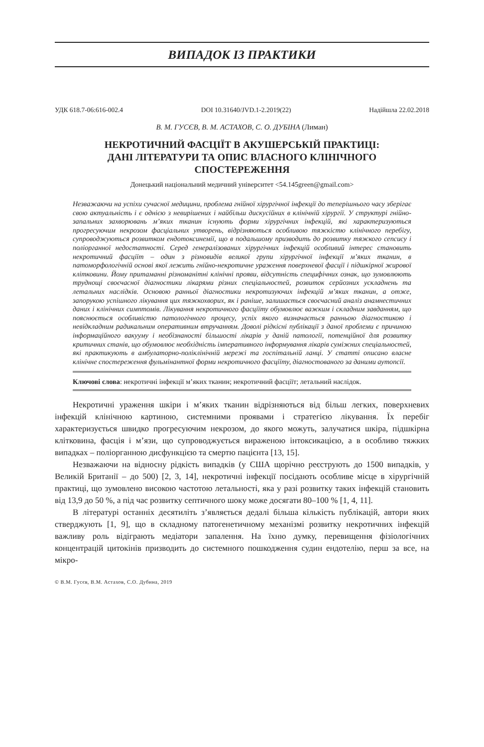ВИПАДОК ІЗ ПРАКТИКИ
УДК 618.7-06:616-002.4 DOI 10.31640/JVD.1-2.2019(22) Надійшла 22.02.2018
В. М. ГУСЄВ, В. М. АСТАХОВ, С. О. ДУБІНА (Лиман)
НЕКРОТИЧНИЙ ФАСЦІЇТ В АКУШЕРСЬКІЙ ПРАКТИЦІ:
ДАНІ ЛІТЕРАТУРИ ТА ОПИС ВЛАСНОГО КЛІНІЧНОГО
СПОСТЕРЕЖЕННЯ
Донецький національний медичний університет <54.145green@gmail.com>
Незважаючи на успіхи сучасної медицини, проблема гнійної хірургічної інфекції до теперішнього часу зберігає свою актуальність і є однією з невирішених і найбільш дискусійних в клінічній хірургії. У структурі гнійно-запальних захворювань м’яких тканин існують форми хірургічних інфекцій, які характеризуються прогресуючим некрозом фасціальних утворень, відрізняються особливою тяжкістю клінічного перебігу, супроводжуються розвитком ендотоксинемії, що в подальшому призводить до розвитку тяжкого сепсису і поліорганної недостатності. Серед генералізованих хірургічних інфекцій особливий інтерес становить некротичний фасціїт – один з різновидів великої групи хірургічної інфекції м’яких тканин, в патоморфологічній основі якої лежить гнійно-некротичне ураження поверхневої фасції і підшкірної жирової клітковини. Йому притаманні різноманітні клінічні прояви, відсутність специфічних ознак, що зумовлюють труднощі своєчасної діагностики лікарями різних спеціальностей, розвиток серйозних ускладнень та летальних наслідків. Основою ранньої діагностики некротизуючих інфекцій м’яких тканин, а отже, запорукою успішного лікування цих тяжкохворих, як і раніше, залишається своєчасний аналіз анамнестичних даних і клінічних симптомів. Лікування некротичного фасціїту обумовлює важким і складним завданням, що пояснюється особливістю патологічного процесу, успіх якого визначається ранньою діагностикою і невідкладним радикальним оперативним втручанням. Доволі рідкісні публікації з даної проблеми є причиною інформаційного вакууму і необізнаності більшості лікарів у даній патології, потенційної для розвитку критичних станів, що обумовлює необхідність імперативного інформування лікарів суміжних спеціальностей, які практикують в амбулаторно-поліклінічній мережі та госпітальній ланці. У статті описано власне клінічне спостереження фульмінантної форми некротичного фасціїту, діагностованого за даними аутопсії.
Ключові слова: некротичні інфекції м’яких тканин; некротичний фасціїт; летальний наслідок.
Некротичні ураження шкіри і м’яких тканин відрізняються від більш легких, поверхневих інфекцій клінічною картиною, системними проявами і стратегією лікування. Їх перебіг характеризується швидко прогресуючим некрозом, до якого можуть, залучатися шкіра, підшкірна клітковина, фасція і м’язи, що супроводжується вираженою інтоксикацією, а в особливо тяжких випадках – поліорганною дисфункцією та смертю пацієнта [13, 15].
Незважаючи на відносну рідкість випадків (у США щорічно реєструють до 1500 випадків, у Великій Британії – до 500) [2, 3, 14], некротичні інфекції посідають особливе місце в хірургічній практиці, що зумовлено високою частотою летальності, яка у разі розвитку таких інфекцій становить від 13,9 до 50 %, а під час розвитку септичного шоку може досягати 80–100 % [1, 4, 11].
В літературі останніх десятиліть з’являється дедалі більша кількість публікацій, автори яких стверджують [1, 9], що в складному патогенетичному механізмі розвитку некротичних інфекцій важливу роль відіграють медіатори запалення. На їхню думку, перевищення фізіологічних концентрацій цитокінів призводить до системного пошкодження судин ендотелію, перш за все, на мікро-
© В.М. Гусєв, В.М. Астахов, С.О. Дубина, 2019